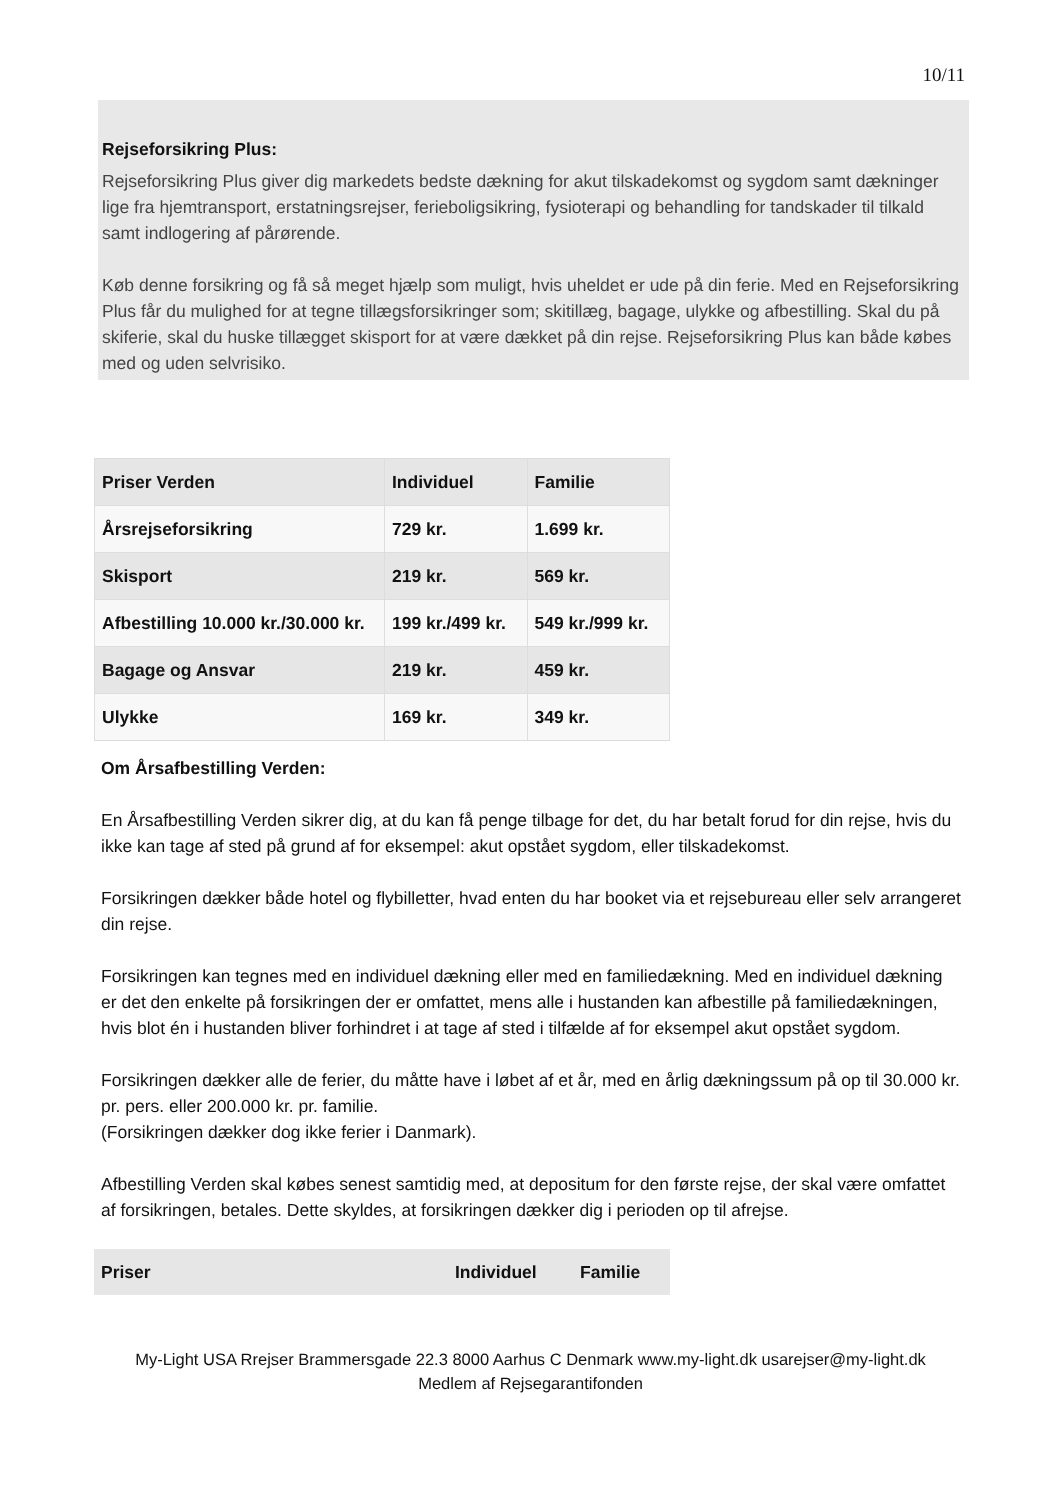10/11
Rejseforsikring Plus:
Rejseforsikring Plus giver dig markedets bedste dækning for akut tilskadekomst og sygdom samt dækninger lige fra hjemtransport, erstatningsrejser, ferieboligsikring, fysioterapi og behandling for tandskader til tilkald samt indlogering af pårørende.
Køb denne forsikring og få så meget hjælp som muligt, hvis uheldet er ude på din ferie. Med en Rejseforsikring Plus får du mulighed for at tegne tillægsforsikringer som; skitillæg, bagage, ulykke og afbestilling. Skal du på skiferie, skal du huske tillægget skisport for at være dækket på din rejse. Rejseforsikring Plus kan både købes med og uden selvrisiko.
| Priser Verden | Individuel | Familie |
| --- | --- | --- |
| Årsrejseforsikring | 729 kr. | 1.699 kr. |
| Skisport | 219 kr. | 569 kr. |
| Afbestilling 10.000 kr./30.000 kr. | 199 kr./499 kr. | 549 kr./999 kr. |
| Bagage og Ansvar | 219 kr. | 459 kr. |
| Ulykke | 169 kr. | 349 kr. |
Om Årsafbestilling Verden:
En Årsafbestilling Verden sikrer dig, at du kan få penge tilbage for det, du har betalt forud for din rejse, hvis du ikke kan tage af sted på grund af for eksempel: akut opstået sygdom, eller tilskadekomst.
Forsikringen dækker både hotel og flybilletter, hvad enten du har booket via et rejsebureau eller selv arrangeret din rejse.
Forsikringen kan tegnes med en individuel dækning eller med en familiedækning. Med en individuel dækning er det den enkelte på forsikringen der er omfattet, mens alle i hustanden kan afbestille på familiedækningen, hvis blot én i hustanden bliver forhindret i at tage af sted i tilfælde af for eksempel akut opstået sygdom.
Forsikringen dækker alle de ferier, du måtte have i løbet af et år, med en årlig dækningssum på op til 30.000 kr. pr. pers. eller 200.000 kr. pr. familie.
(Forsikringen dækker dog ikke ferier i Danmark).
Afbestilling Verden skal købes senest samtidig med, at depositum for den første rejse, der skal være omfattet af forsikringen, betales. Dette skyldes, at forsikringen dækker dig i perioden op til afrejse.
| Priser | Individuel | Familie |
| --- | --- | --- |
My-Light USA Rrejser Brammersgade 22.3 8000 Aarhus C Denmark www.my-light.dk usarejser@my-light.dk
Medlem af Rejsegarantifonden